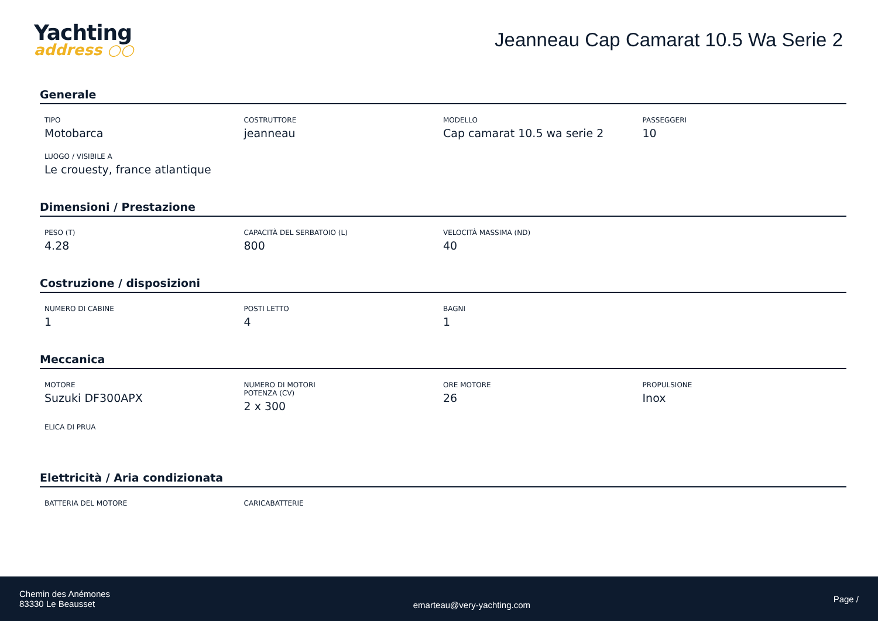Yachting
address ○○
Jeanneau Cap Camarat 10.5 Wa Serie 2
Generale
TIPO
Motobarca
COSTRUTTORE
jeanneau
MODELLO
Cap camarat 10.5 wa serie 2
PASSEGGERI
10
LUOGO / VISIBILE A
Le crouesty, france atlantique
Dimensioni / Prestazione
PESO (T)
4.28
CAPACITÀ DEL SERBATOIO (L)
800
VELOCITÀ MASSIMA (ND)
40
Costruzione / disposizioni
NUMERO DI CABINE
1
POSTI LETTO
4
BAGNI
1
Meccanica
MOTORE
Suzuki DF300APX
NUMERO DI MOTORI POTENZA (CV)
2 x 300
ORE MOTORE
26
PROPULSIONE
Inox
ELICA DI PRUA
Elettricità / Aria condizionata
BATTERIA DEL MOTORE
CARICABATTERIE
Chemin des Anémones
83330 Le Beausset
emarteau@very-yachting.com
Page /